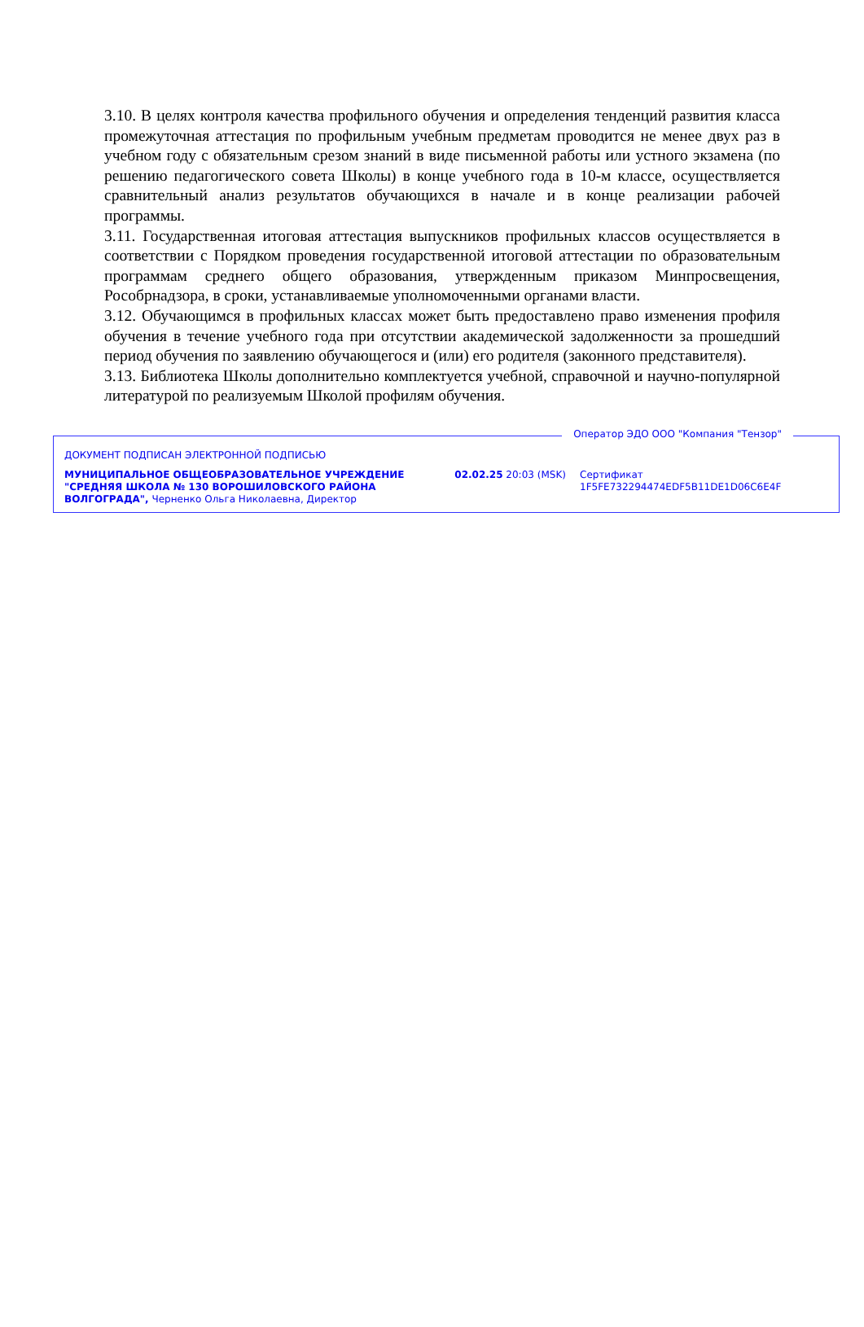3.10. В целях контроля качества профильного обучения и определения тенденций развития класса промежуточная аттестация по профильным учебным предметам проводится не менее двух раз в учебном году с обязательным срезом знаний в виде письменной работы или устного экзамена (по решению педагогического совета Школы) в конце учебного года в 10-м классе, осуществляется сравнительный анализ результатов обучающихся в начале и в конце реализации рабочей программы.
3.11. Государственная итоговая аттестация выпускников профильных классов осуществляется в соответствии с Порядком проведения государственной итоговой аттестации по образовательным программам среднего общего образования, утвержденным приказом Минпросвещения, Рособрнадзора, в сроки, устанавливаемые уполномоченными органами власти.
3.12. Обучающимся в профильных классах может быть предоставлено право изменения профиля обучения в течение учебного года при отсутствии академической задолженности за прошедший период обучения по заявлению обучающегося и (или) его родителя (законного представителя).
3.13. Библиотека Школы дополнительно комплектуется учебной, справочной и научно-популярной литературой по реализуемым Школой профилям обучения.
Оператор ЭДО ООО "Компания "Тензор"
ДОКУМЕНТ ПОДПИСАН ЭЛЕКТРОННОЙ ПОДПИСЬЮ
МУНИЦИПАЛЬНОЕ ОБЩЕОБРАЗОВАТЕЛЬНОЕ УЧРЕЖДЕНИЕ "СРЕДНЯЯ ШКОЛА № 130 ВОРОШИЛОВСКОГО РАЙОНА ВОЛГОГРАДА", Черненко Ольга Николаевна, Директор
02.02.25 20:03 (MSK) Сертификат 1F5FE732294474EDF5B11DE1D06C6E4F